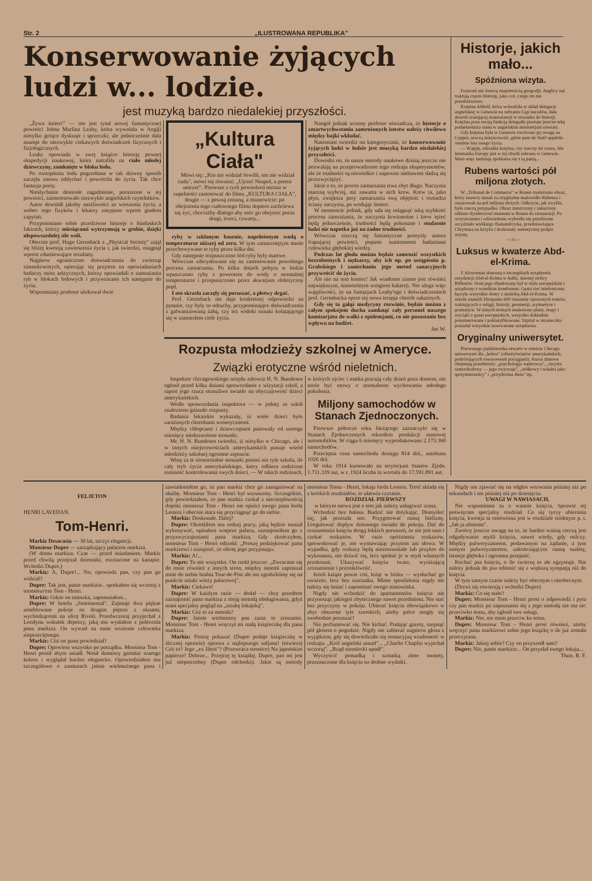Str. 2 „ILUSTROWANA REPUBLIKA"
Konserwowanie żyjących ludzi w... lodzie.
jest muzyką bardzo niedalekiej przyszłości.
„Żywa śmierć" — oto jest tytuł nowej fantastycznej powieści Johna Marlina Leahy, która wywołała w Anglji nietylko gorące dyskusje i sprzeczki, ale jednocześnie dała asumpt do niezwykle ciekawych doświadczeń fizycznych i fizjologicznych.
Leahy opowiada w swej książce historję pewnej ekspedycji naukowej, która natrafiła na ciało młodej dziewczyny, zamknięte w bloku lodu.
Po roztopieniu lodu pogrzebana w tak dziwny sposób zaczęła znowu oddychać i powróciła do życia. Tak chce fantazja poety.
Niesłychanie doniosłe zagadnienie, poruszone w tej powieści, zainteresowało niezwykle angielskich czytelników.
Autor dowiódł jakoby możliwości za wieszenia życia, a wobec tego fizyków i lekarzy zasypano wprost gradem zapytań.
Przypomniano sobie przedziwne historje o hinduskich fakirach, którzy miesiącami wytrzymują w grobie, dzięki nlepowszednlej sile woli.
Obecnie prof. Hugo Gernsback z „Physical Society" zajął się bliżej kwestją zawieszenia życia i, jak twierdzi, osiągnął wprost zdumiewające rezultaty.
Najpierw ograniczono doświadczenia do zwierząt zimnokrwistych, opierając się przytem na opowiadaniach badaczy mórz arktycznych, którzy opowiadali o zamrażaniu ryb w blokach lodowych i przywracano ich następnie do życia.
Wspomniany profesor ulokował dwie
„Kultura Ciała"
Mówi się: „Kto nie widział Sewilli, ten nie widział cudu", mówi się również: „Ujrzeć Neapol, a potem umrzeć". Pierwsze z tych powiedzeń można w zupełności zastosować do filmu „KULTURA CIAŁA", drugie — z pewną zmianą, a mianowicie: po obejrzeniu tego cudownego filmu dopiero zachciewa się żyć, chociażby dlatego aby móc go obejrzeć poraz drugi, trzeci, czwarty...
ryby w szklanym basenie, napełnionym wodą o temperaturze niższej od zera. W tym zamarzniętym stanie przechowywano te ryby przez kilka dni.
Gdy następnie rozpuszczono lód ryby były martwe.
Wówczas zdecydowano się na zastosowanie powolnego procesu zamarzania. Po kilku dniach pobytu w lodzie wpuszczono ryby z powrotem do wody o normalnej temperaturze i przepuszczono przez akwarjum elektryczny prąd.
I oto skrzela zaczęły się poruszać, a płetwy drgać.
Prof. Gernsback nie daje konkretnej odpowiedzi na pytanie, czy były to odruchy, przypominające doświadczenia z galwanizowaną żabą, czy też widoki oznaki kołatającego się w zamarzłem ciele życia.
Naogół jednak uczony profesor oświadcza, że historje o zmartwychwstaniu zamrożonych istestw należy chwilowo między bajki wkładać.
Natomiast twierdzi on kategorycznie, że konserwowanie żyjących ludzi w lodzie jest muzyką bardzo niedalekiej przyszłości.
Dowodzi on, że nasze metody naukowe dzisiaj jeszcze nie pozwalają na przeprowadzenie tego rodzaju eksperymentów, ale że trudności są niewielkie i napewno niebawem dadzą się przezwyciężyć.
Idzie o to, że proces zamarzania trwa zbyt długo. Naczynia marzną szybciej, niż zawarta w nich krew. Krew ta, jako płyn, zwiększa przy zamarzaniu swą objętość i rozsadza ściany naczynia, po wodując śmierć.
W momencie jednak, gdy uda się osiągnąć taką szybkość procesu zamrażania, że naczynia krwionośne i krew tężeć będą jednocześnie, trudności będą pokonane i studzenie ludzi nie napotka już na żadne trudności.
Wówczas ziszczą się fantastyczne pomysły autora frapującej powieści, poparte sumiennemi badaniami człowieka głębokiej wiedzy.
Podczas lat głodu można będzie zamrozić wszystkich bezrobotnych i nędzarzy, aby ich np. po ustąpieniu p. Grabskiego i zaniechaniu jego metod sanacyjnych przywrócić do życia.
Ale nie na tem koniec! Jak wiadomo zimno jest również największym, śmiertelnym wrogiem bakterji. Nie ulega więc wątpliwości, że na fantazjach Leahy'ego i doświadczeniach prof. Gernsbacka oprze się nowa terapja chorób zakaźnych.
Gdy się ta gałąź medycyny rozwinie, będzie można z całym spokojem ducha zamknąć cały personel naszego komisarjatu do walki z epidemjami, co nie pozostanie bez wpływu na budżet.
Jan W.
Rozpusta młodzieży szkolnej w Ameryce.
Związki erotyczne wśród nieletnich.
Inspektor chicagowskiego urzędu zdrowia H. N. Bundesen ogłosił przed kilku dniami sprawozdanie z wizytacji szkół, a raport jego rzuca straszliwe światło na obyczajowość dzieci amerykańskich.
Wedle sprawozdania inspektora — w jednej ze szkół znaleziono gniazdo rozpusty.
Badania lekarskie wykazały, iż wiele dzieci było zarażonych chorobami wenerycznemi.
Między chłopcami i dziewczętami panowały od szeregu miesięcy niedozwolone stosunki.
Mr. H. N. Bundesen twierdzi, iż nietylko w Chicago, ale i w innych miejscowościach amerykańskich panuje wśród młodzieży szkolnej ogromne zepsucie.
Winę za te nienormalne stosunki ponosi nie tyle szkoła, ile cały tryb życia amerykańskiego, który odbiera rodzicom możność kontrolowania swych dzieci. — W takich rodzinach, w których ojciec i matka pracują cały dzień poza domem, nie może być mowy o normalnem wychowaniu młodego pokolenia.
Miljony samochodów w Stanach Zjednoczonych.
Pierwsze półrocze roku bieżącego zaznaczyło się w Stanach Zjednoczonych rekordem produkcji masowej automobilów. W ciągu 6 miesięcy wyprodukowano 2.173.360 samochodów.
Przeciętna cena samochodu dosięga 814 dol., autobusu 1026 dol.
W roku 1914 kursowało na terytorjum Stanów Zjedn. 1.711.339 aut, w r. 1924 liczba ta wzrosła do 17.591.891 aut.
Historje, jakich mało...
Spóźniona wizyta.
Francuzi nie świecą znajomością geografji. Anglicy zaś traktują często historję, jako coś, czego im nie przedstawiono.
Księżna Altholl, która wchodziła w skład delegacji angielskiej w Genewie na zebraniu Ligi narodów, dała dowód czarującej nonszalancji w stosunku do historji. Księżna poza swoją funkcją delegatki piastuje jeszcze tekę podsekretarza stanu w angielskim ministerjum oświaty.
Gdy księżna była w Genewie zwrócono jej uwagę na Coppet, uroczą miejscowość, gdzie pani de Staël spędziła ostatnie lata swego życia.
— Wątpię, odrzekła księżna, czy starczy mi czasu. Ale śmietanka Europy jest w tej chwili zebrana w Genewie. Mam więc nadzieję spotkania się z tą panią...
Rubens wartości pół miljona złotych.
W „Tribunal de Commerce" w Rouen znaleziono obraz, który znawcy uznali za oryginalne malowidło Rubensa i oszacowali na pół miljona złotych. Odkrycie, jak zwykle, było rzeczą przypadku. Obraz zniszczony i zakurzony oddano dyrektorowi muzeum w Rouen do restauracji. Po oczyszczeniu i odświeżeniu wyłoniło się prześliczne arcydzieło wielkiego flamandczyka, przedstawiające Chrystusa na krzyżu i doskonały autentyczny podpis artysty.
—:o:—
Luksus w kwaterze Abd-el-Krima.
Z Alcucemas donoszą o szczegółach urządzenia rezydencji Abd-el-Krima w Adżir, dawnej stolicy Riffenów. Dom jego zbudowany był w stylu europejskim i urządzony z wszelkim komfortem. Gęsta sieć telefoniczna łączyła wszystkie domy z siedzibą Abd-el-Krima. W szkole znaleźli Hiszpanie 600 starannie oprawnych tomów, traktujących o religji, historji, geometrji, arytmetyce i gramatyce. W innych domach znaleziono plany, mapy i wyciąki z gazet europejskich, wszystko dokładnie ponumerowane i poklasyfikowane. Szpital w miasteczku posiadał wszystkie nowoczesne urządzenia.
Oryginalny uniwersytet.
Pierwszego października otwarto w mieście Chicago uniwersytet dla „hobos" (obieżyświatów amerykańskich, podróżujących towarowemi pociągami). Kursa zimowe obejmują przedmioty: „psychologja wędrowca", „turysta samochodowy — jego zwyczaje", „stółkowy i władza jako sprzymierzeńcy" i „przydrożna dieta" itp.
FELJETON
HENRI LAVEDAN.
Tom-Henri.
Markiz Desacasia — 30 lat, szczyt elegancji.
Monsieur Dupre — zarządzający pałacem markiza.
(W domu markiza. Czas — przed śniadaniem. Markiz przed chwilą przejrzał dzienniki, rozrzucone na kanapie. Wchodzi Dupre.)
Markiz: A, Dupre!... No, opowiedz pan, czy pan go widział?
Dupre: Tak jest, panie markizie.. spotkałem się wczoraj z monsieur'em Tom - Henri.
Markiz: Gdzie on mieszka, zapomniałem...
Dupre: W hotelu „Sentimental". Zajmuje dwa piękne umeblowane pokoje na drugim piętrze z oknami, wychodzącemi na ulicę Rivoli. Przedwczoraj przyjechał z Londynu wskutek depeszy, jaką mu wysłałem z polecenia pana markiza. On wywarł na mnie wrażenie człowieka nieprzeciętnego.
Markiz: Cóż on panu powiedział?
Dupre: Opowiem wszystko po porządku. Monsieur Tom - Henri prosił abym usiadł. Nosił domowy garnitur szarego koloru i wyglądał bardzo elegancko. Opowiedziałem mu szczegółowo o zamiarach jaśnie wielmożnego pana i zawiadomiłem go, że pan markiz chce go zaangażować na służbę. Monsieur Tom - Henri był wzruszony. Szczególnie, gdy powiedziałem, że pan markiz czekał z niecierpliwością dopóki monsieur Tom - Henri nie opuści swego pana lorda Lestera i obecnie stara się przyciągnąć go do siebie.
Markiz: Doskonale. Dalej?
Dupre: Określiłem mu rodzaj pracy, jaką będzie musiał wykonywać, opisałem wnętrze pałacu, zaznajomiłem go z przyzwyczajeniami pana markiza. Gdy skończyłem, monsieur Tom - Henri odrzekł: „Proszę podziękować panu markizowi i oznajmić, że ofertę jego przyjmuję».
Markiz: A!...
Dupre: To nie wszystko. On rzekł jeszcze: „Zwracano się do mnie również z innych stron, między innemi zapraszał mnie do siebie hrabia Tour-de-Pise ale nie zgodziliśmy się na punkcie sztuki wieży pałacowej".
Markiz: Ciekawe!
Dupre: W każdym razie — dodał — chcę przedtem zaznajomić pana markiza z moją metodą obsługiwania, gdyż mam specjalny pogląd na „sztukę lokajską".
Markiz: Cóż to za metoda?
Dupre: Jaśnie wielmożny pan zaraz to zrozumie. Monsieur Tom - Henri wręczył mi małą książeczkę dla pana markiza.
Markiz: Proszę pokazać (Dupre podaje książeczkę w ślicznej oprawie) oprawa z najlepszego safjanu! (otwiera) Cóż to? Jego „ex libris"? (Przewraca stronice) Na japońskim papierze! Dobrze... Przejrzę tę książkę. Dupre, pan mi jest już niepotrzebny (Dupre odchodzi). Jakie są metody monsieur Toma - Henri, lokaja lorda Lestera. Treść składa się z krótkich rozdziałów, to ułatwia czytanie.
ROZDZIAŁ PIERWSZY
w którym mowa jest o tem jak należy usługiwać zrana.
Wchodzić bez hałasu. Budzić nie dotykając. Domyśleć się, jak przeszła noc. Przygotować ranną bieliznę. Uregulować dopływ dziennego światła do pokoju. Dać do zrozumienia księciu drogą lekkich poruszeń, że nie jest sam i czekać rozkazów. W razie opóźnienia rozkazów, sprowokować je, nie wymawiając przytem ani słowa. W wypadku, gdy rozkazy będą niezrozumiałe lub przykre do wykonania, nie dziwić się, lecz spełnić je w myśl własnych przekonań. Ukazywać księciu twarz, wyrażającą zrozumienie i przenikliwość.
Jeżeli książe powie coś, leżąc w łóżku — wysłuchać go uważnie, lecz bez szacunku. Mimo spoufalenia nigdy nie należy się śmiać i zapominać swego stanowiska.
Nigdy nie wchodzić do apartamentów księcia nie przynosząc jakiegoś zbytecznego nawet przedmiotu. Nie stać bez przyczyny w pokoju. Ubierać księcia obowiązkowo w zbyt obszerne tyle szerokich, ażeby palce mogły się swobodnie poruszać!
Nie perfumować się. Nie kichać. Podając gazety, szepnąć pół głosem o pogodzie. Nigdy nie zabierać najpierw głosu z wyjątkiem, gdy się dowiedziało się sensacyjną wiadomość w rodzaju: „Król angielski umarł"... „Charlie Chaplin wyjechał wczoraj". „Rząd niemiecki upadł".
Wyczyścić pomadką i szmatką złote monety, przeznaczone dla księcia na drobne wydatki.
Nigdy nie zjawiać się na odgłos wezwania później niż po sekundach i nie później niż po dziesięciu.
UWAGI W NAWIASACH.
Nie wspominam tu o wannie księcia. Sprawie tej poświęcam specjalny rozdział. Co się tyczy ubierania księcia, kwestja ta omówiona jest w rozdziale siódmym p. t. „Jak ja ubieram".
Zwrócę jeszcze uwagę na to, że bardzo ważną rzeczą jest odgadywanie myśli księcia, nawet wtedy, gdy milczy. Między pulweryzatorem, podawanym na żądanie, a tym samym pulweryzatorem, zakończającym ranną tualetę, istnieje głęboka i ogromna przepaść.
Kochać psa księcia, o ile zwierzę to ale egzystuje. Nie należy jednak do psa odnosić się z większą sympatją niż do księcia.
W tym samym czasie należy być obecnym i nieobecnym.
(Drzwi się otwierają i wchodzi Dupre)
Markiz: Co się stało?
Dupre: Monsieur Tom - Henri prosi o odpowiedź i pyta czy pan markiz po zapoznaniu się z jego metodą nie ma nic przeciwko temu, aby zgłosił swe usługi.
Markiz: Nie, nie mam przeciw ko temu.
Dupre: Monsieur Tom - Henri prosi również, ażeby wręczyć panu markizowi sobie jego książkę o ile już została przeczytana.
Markiz: Jakiej sobie? Czy on przyszedł sam?
Dupre: Nie, panie markizie... On przysłał swego lokaja...
Tłum. B. F.